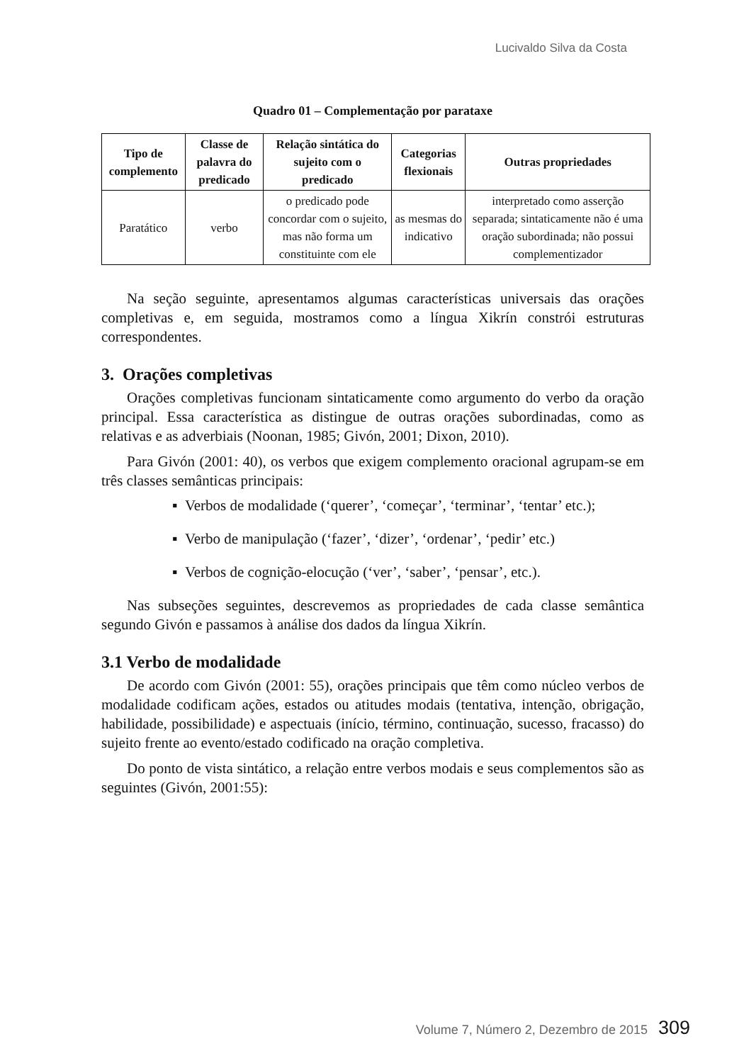Lucivaldo Silva da Costa
Quadro 01 – Complementação por parataxe
| Tipo de complemento | Classe de palavra do predicado | Relação sintática do sujeito com o predicado | Categorias flexionais | Outras propriedades |
| --- | --- | --- | --- | --- |
| Paratático | verbo | o predicado pode concordar com o sujeito, mas não forma um constituinte com ele | as mesmas do indicativo | interpretado como asserção separada; sintaticamente não é uma oração subordinada; não possui complementizador |
Na seção seguinte, apresentamos algumas características universais das orações completivas e, em seguida, mostramos como a língua Xikrín constrói estruturas correspondentes.
3. Orações completivas
Orações completivas funcionam sintaticamente como argumento do verbo da oração principal. Essa característica as distingue de outras orações subordinadas, como as relativas e as adverbiais (Noonan, 1985; Givón, 2001; Dixon, 2010).
Para Givón (2001: 40), os verbos que exigem complemento oracional agrupam-se em três classes semânticas principais:
▪ Verbos de modalidade (‘querer’, ‘começar’, ‘terminar’, ‘tentar’ etc.);
▪ Verbo de manipulação (‘fazer’, ‘dizer’, ‘ordenar’, ‘pedir’ etc.)
▪ Verbos de cognição-elocução (‘ver’, ‘saber’, ‘pensar’, etc.).
Nas subseções seguintes, descrevemos as propriedades de cada classe semântica segundo Givón e passamos à análise dos dados da língua Xikrín.
3.1 Verbo de modalidade
De acordo com Givón (2001: 55), orações principais que têm como núcleo verbos de modalidade codificam ações, estados ou atitudes modais (tentativa, intenção, obrigação, habilidade, possibilidade) e aspectuais (início, término, continuação, sucesso, fracasso) do sujeito frente ao evento/estado codificado na oração completiva.
Do ponto de vista sintático, a relação entre verbos modais e seus complementos são as seguintes (Givón, 2001:55):
Volume 7, Número 2, Dezembro de 2015 309